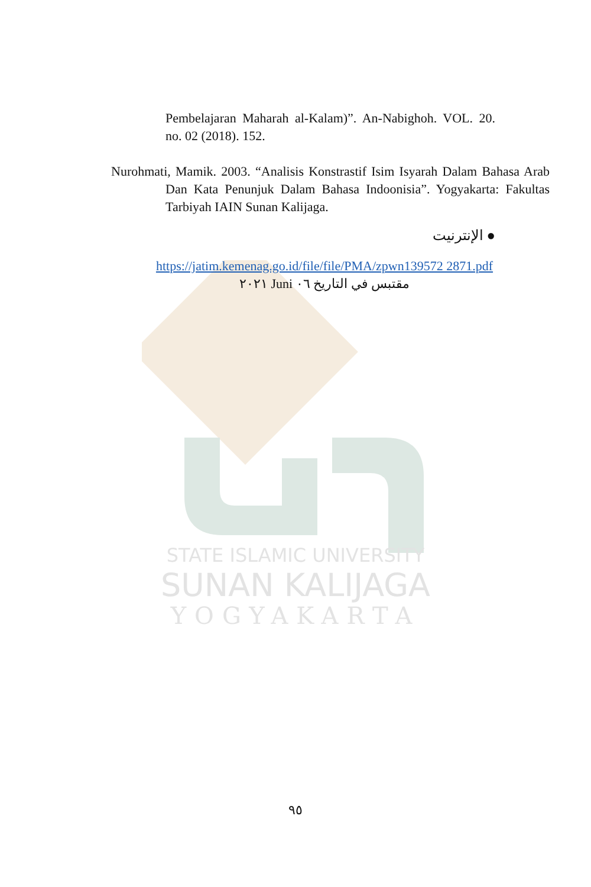STATE ISLAMIC UNIVERSITY
SUNAN KALIJAGA
YOGYAKARTA
Pembelajaran Maharah al-Kalam)”. An-Nabighoh. VOL. 20. no. 02 (2018). 152.
Nurohmati, Mamik. 2003. “Analisis Konstrastif Isim Isyarah Dalam Bahasa Arab Dan Kata Penunjuk Dalam Bahasa Indoonisia”. Yogyakarta: Fakultas Tarbiyah IAIN Sunan Kalijaga.
● الإنترنيت
https://jatim.kemenag.go.id/file/file/PMA/zpwn139572 2871.pdf مقتبس في التاريخ ٠٦ Juni ٢٠٢١
٩٥